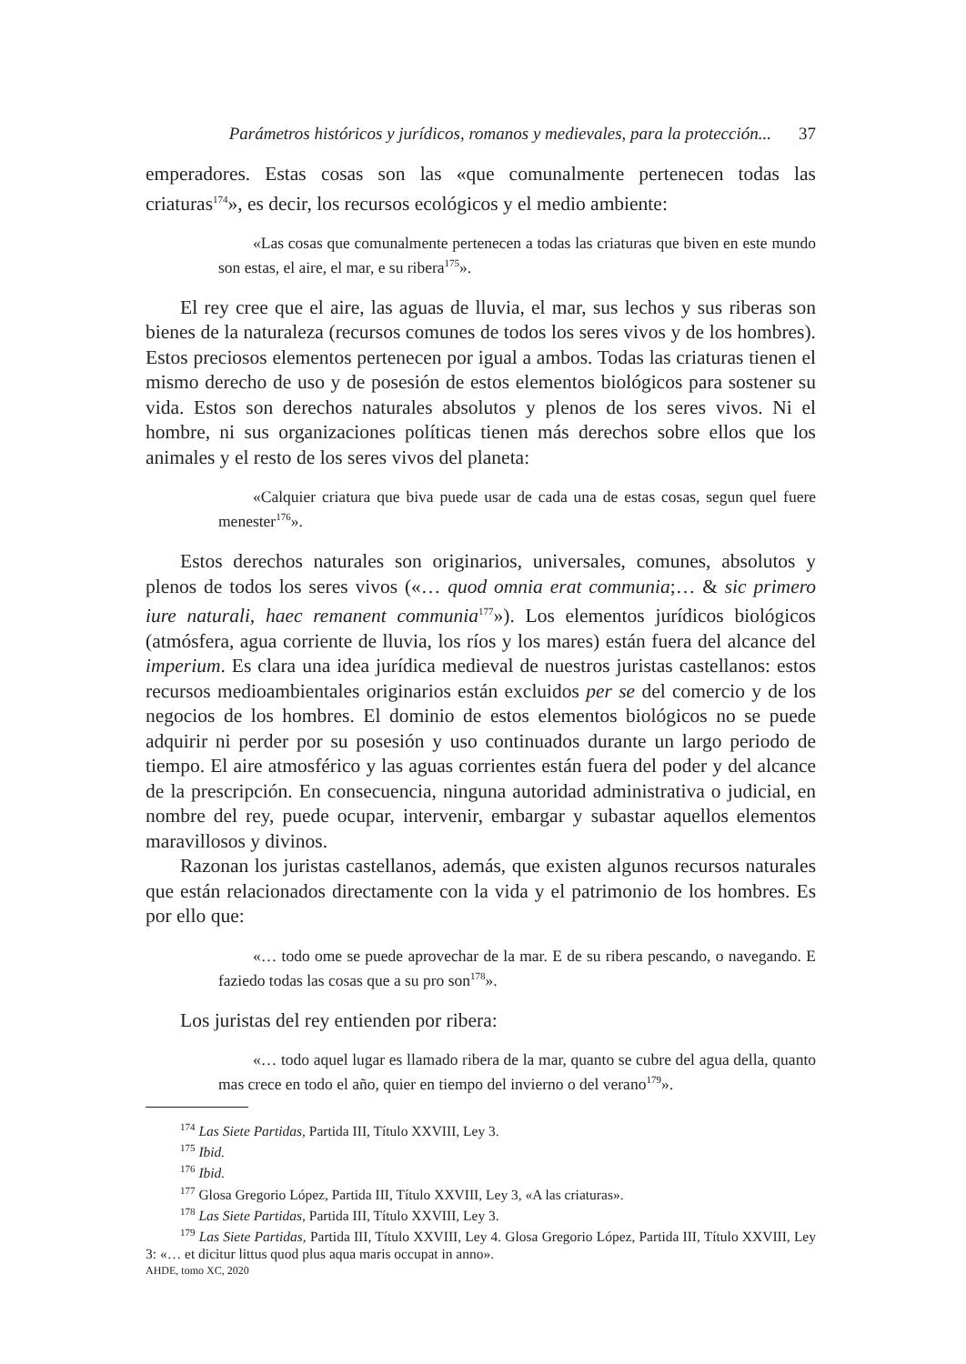Parámetros históricos y jurídicos, romanos y medievales, para la protección... 37
emperadores. Estas cosas son las «que comunalmente pertenecen todas las criaturas<sup>174</sup>», es decir, los recursos ecológicos y el medio ambiente:
«Las cosas que comunalmente pertenecen a todas las criaturas que biven en este mundo son estas, el aire, el mar, e su ribera<sup>175</sup>».
El rey cree que el aire, las aguas de lluvia, el mar, sus lechos y sus riberas son bienes de la naturaleza (recursos comunes de todos los seres vivos y de los hombres). Estos preciosos elementos pertenecen por igual a ambos. Todas las criaturas tienen el mismo derecho de uso y de posesión de estos elementos biológicos para sostener su vida. Estos son derechos naturales absolutos y plenos de los seres vivos. Ni el hombre, ni sus organizaciones políticas tienen más derechos sobre ellos que los animales y el resto de los seres vivos del planeta:
«Calquier criatura que biva puede usar de cada una de estas cosas, segun quel fuere menester<sup>176</sup>».
Estos derechos naturales son originarios, universales, comunes, absolutos y plenos de todos los seres vivos («… quod omnia erat communia;… & sic primero iure naturali, haec remanent communia<sup>177</sup>»). Los elementos jurídicos biológicos (atmósfera, agua corriente de lluvia, los ríos y los mares) están fuera del alcance del imperium. Es clara una idea jurídica medieval de nuestros juristas castellanos: estos recursos medioambientales originarios están excluidos per se del comercio y de los negocios de los hombres. El dominio de estos elementos biológicos no se puede adquirir ni perder por su posesión y uso continuados durante un largo periodo de tiempo. El aire atmosférico y las aguas corrientes están fuera del poder y del alcance de la prescripción. En consecuencia, ninguna autoridad administrativa o judicial, en nombre del rey, puede ocupar, intervenir, embargar y subastar aquellos elementos maravillosos y divinos.
Razonan los juristas castellanos, además, que existen algunos recursos naturales que están relacionados directamente con la vida y el patrimonio de los hombres. Es por ello que:
«… todo ome se puede aprovechar de la mar. E de su ribera pescando, o navegando. E faziedo todas las cosas que a su pro son<sup>178</sup>».
Los juristas del rey entienden por ribera:
«… todo aquel lugar es llamado ribera de la mar, quanto se cubre del agua della, quanto mas crece en todo el año, quier en tiempo del invierno o del verano<sup>179</sup>».
<sup>174</sup> Las Siete Partidas, Partida III, Título XXVIII, Ley 3.
<sup>175</sup> Ibid.
<sup>176</sup> Ibid.
<sup>177</sup> Glosa Gregorio López, Partida III, Título XXVIII, Ley 3, «A las criaturas».
<sup>178</sup> Las Siete Partidas, Partida III, Título XXVIII, Ley 3.
<sup>179</sup> Las Siete Partidas, Partida III, Título XXVIII, Ley 4. Glosa Gregorio López, Partida III, Título XXVIII, Ley 3: «… et dicitur littus quod plus aqua maris occupat in anno».
AHDE, tomo XC, 2020